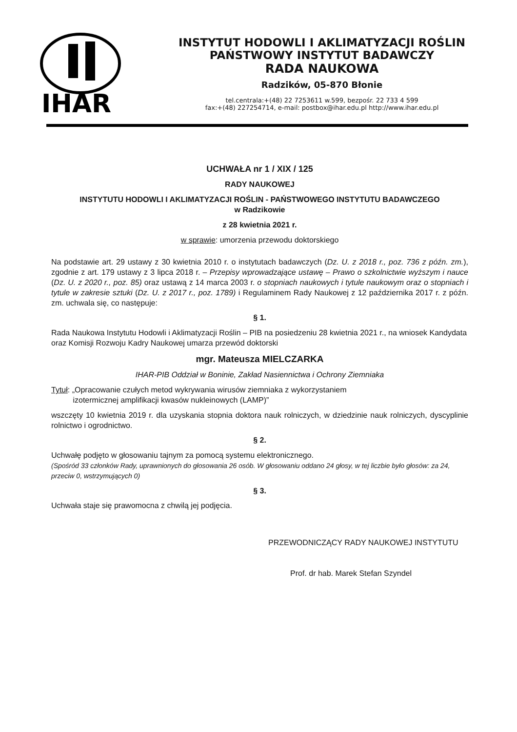IHAR
INSTYTUT HODOWLI I AKLIMATYZACJI ROŚLIN
PAŃSTWOWY INSTYTUT BADAWCZY
RADA NAUKOWA
Radzików, 05-870 Błonie
tel.centrala:+(48) 22 7253611 w.599, bezpośr. 22 733 4 599
fax:+(48) 227254714, e-mail: postbox@ihar.edu.pl http://www.ihar.edu.pl
UCHWAŁA nr 1 / XIX / 125
RADY NAUKOWEJ
INSTYTUTU HODOWLI I AKLIMATYZACJI ROŚLIN - PAŃSTWOWEGO INSTYTUTU BADAWCZEGO
w Radzikowie
z 28 kwietnia 2021 r.
w sprawie: umorzenia przewodu doktorskiego
Na podstawie art. 29 ustawy z 30 kwietnia 2010 r. o instytutach badawczych (Dz. U. z 2018 r., poz. 736 z późn. zm.), zgodnie z art. 179 ustawy z 3 lipca 2018 r. – Przepisy wprowadzające ustawę – Prawo o szkolnictwie wyższym i nauce (Dz. U. z 2020 r., poz. 85) oraz ustawą z 14 marca 2003 r. o stopniach naukowych i tytule naukowym oraz o stopniach i tytule w zakresie sztuki (Dz. U. z 2017 r., poz. 1789) i Regulaminem Rady Naukowej z 12 października 2017 r. z późn. zm. uchwala się, co następuje:
§ 1.
Rada Naukowa Instytutu Hodowli i Aklimatyzacji Roślin – PIB na posiedzeniu 28 kwietnia 2021 r., na wniosek Kandydata oraz Komisji Rozwoju Kadry Naukowej umarza przewód doktorski
mgr. Mateusza MIELCZARKA
IHAR-PIB Oddział w Boninie, Zakład Nasiennictwa i Ochrony Ziemniaka
Tytuł: „Opracowanie czułych metod wykrywania wirusów ziemniaka z wykorzystaniem
izotermicznej amplifikacji kwasów nukleinowych (LAMP)”
wszczęty 10 kwietnia 2019 r. dla uzyskania stopnia doktora nauk rolniczych, w dziedzinie nauk rolniczych, dyscyplinie rolnictwo i ogrodnictwo.
§ 2.
Uchwałę podjęto w głosowaniu tajnym za pomocą systemu elektronicznego.
(Spośród 33 członków Rady, uprawnionych do głosowania 26 osób. W głosowaniu oddano 24 głosy, w tej liczbie było głosów: za 24, przeciw 0, wstrzymujących 0)
§ 3.
Uchwała staje się prawomocna z chwilą jej podjęcia.
PRZEWODNICZĄCY RADY NAUKOWEJ INSTYTUTU
Prof. dr hab. Marek Stefan Szyndel